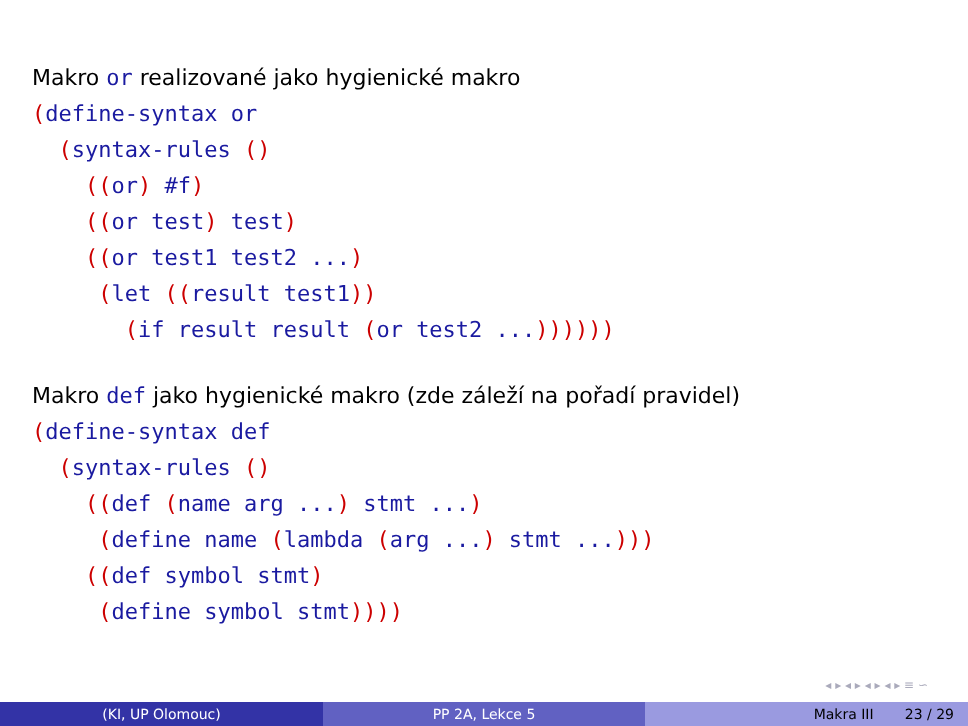Makro or realizované jako hygienické makro
(define-syntax or
  (syntax-rules ()
    ((or) #f)
    ((or test) test)
    ((or test1 test2 ...)
     (let ((result test1))
       (if result result (or test2 ...))))))
Makro def jako hygienické makro (zde záleží na pořadí pravidel)
(define-syntax def
  (syntax-rules ()
    ((def (name arg ...) stmt ...)
     (define name (lambda (arg ...) stmt ...)))
    ((def symbol stmt)
     (define symbol stmt))))
◂ ▸ ◂ ▸ ◂ ▸ ◂ ▸ ≡ ∽
(KI, UP Olomouc) PP 2A, Lekce 5 Makra III 23 / 29